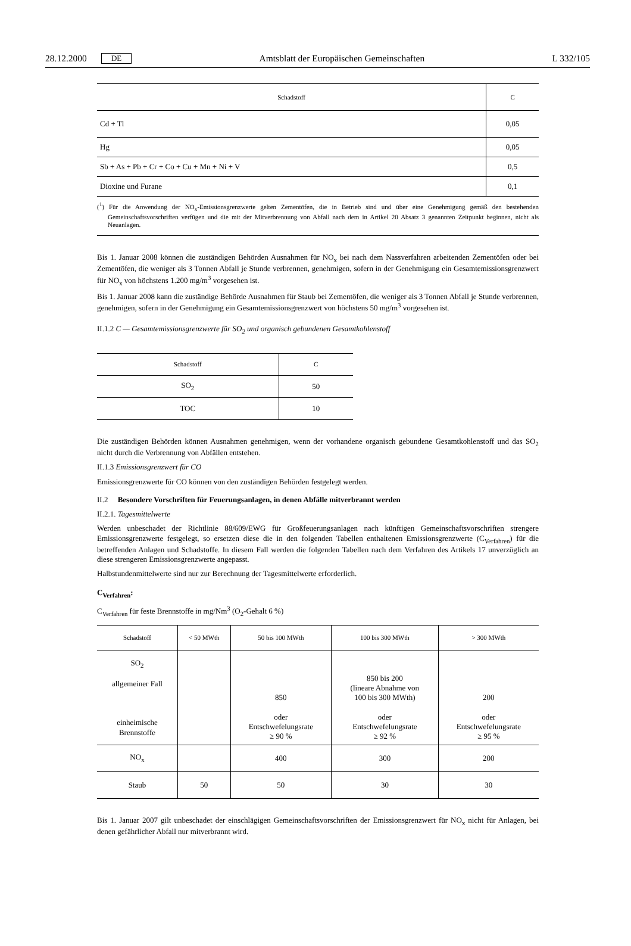28.12.2000 DE Amtsblatt der Europäischen Gemeinschaften L 332/105
| Schadstoff | C |
| --- | --- |
| Cd + Tl | 0,05 |
| Hg | 0,05 |
| Sb + As + Pb + Cr + Co + Cu + Mn + Ni + V | 0,5 |
| Dioxine und Furane | 0,1 |
(<sup>1</sup>) Für die Anwendung der NO<sub>x</sub>-Emissionsgrenzwerte gelten Zementöfen, die in Betrieb sind und über eine Genehmigung gemäß den bestehenden Gemeinschaftsvorschriften verfügen und die mit der Mitverbrennung von Abfall nach dem in Artikel 20 Absatz 3 genannten Zeitpunkt beginnen, nicht als Neuanlagen.
Bis 1. Januar 2008 können die zuständigen Behörden Ausnahmen für NO<sub>x</sub> bei nach dem Nassverfahren arbeitenden Zementöfen oder bei Zementöfen, die weniger als 3 Tonnen Abfall je Stunde verbrennen, genehmigen, sofern in der Genehmigung ein Gesamtemissionsgrenzwert für NO<sub>x</sub> von höchstens 1.200 mg/m<sup>3</sup> vorgesehen ist.
Bis 1. Januar 2008 kann die zuständige Behörde Ausnahmen für Staub bei Zementöfen, die weniger als 3 Tonnen Abfall je Stunde verbrennen, genehmigen, sofern in der Genehmigung ein Gesamtemissionsgrenzwert von höchstens 50 mg/m<sup>3</sup> vorgesehen ist.
II.1.2 C — Gesamtemissionsgrenzwerte für SO<sub>2</sub> und organisch gebundenen Gesamtkohlenstoff
| Schadstoff | C |
| --- | --- |
| SO<sub>2</sub> | 50 |
| TOC | 10 |
Die zuständigen Behörden können Ausnahmen genehmigen, wenn der vorhandene organisch gebundene Gesamtkohlenstoff und das SO<sub>2</sub> nicht durch die Verbrennung von Abfällen entstehen.
II.1.3 Emissionsgrenzwert für CO
Emissionsgrenzwerte für CO können von den zuständigen Behörden festgelegt werden.
II.2 Besondere Vorschriften für Feuerungsanlagen, in denen Abfälle mitverbrannt werden
II.2.1. Tagesmittelwerte
Werden unbeschadet der Richtlinie 88/609/EWG für Großfeuerungsanlagen nach künftigen Gemeinschaftsvorschriften strengere Emissionsgrenzwerte festgelegt, so ersetzen diese die in den folgenden Tabellen enthaltenen Emissionsgrenzwerte (C<sub>Verfahren</sub>) für die betreffenden Anlagen und Schadstoffe. In diesem Fall werden die folgenden Tabellen nach dem Verfahren des Artikels 17 unverzüglich an diese strengeren Emissionsgrenzwerte angepasst.
Halbstundenmittelwerte sind nur zur Berechnung der Tagesmittelwerte erforderlich.
C<sub>Verfahren</sub>:
C<sub>Verfahren</sub> für feste Brennstoffe in mg/Nm<sup>3</sup> (O<sub>2</sub>-Gehalt 6 %)
| Schadstoff | < 50 MWth | 50 bis 100 MWth | 100 bis 300 MWth | > 300 MWth |
| --- | --- | --- | --- | --- |
| SO<sub>2</sub> allgemeiner Fall einheimische Brennstoffe | | 850 oder Entschwefelungsrate ≥ 90 % | 850 bis 200 (lineare Abnahme von 100 bis 300 MWth) oder Entschwefelungsrate ≥ 92 % | 200 oder Entschwefelungsrate ≥ 95 % |
| NO<sub>x</sub> | | 400 | 300 | 200 |
| Staub | 50 | 50 | 30 | 30 |
Bis 1. Januar 2007 gilt unbeschadet der einschlägigen Gemeinschaftsvorschriften der Emissionsgrenzwert für NO<sub>x</sub> nicht für Anlagen, bei denen gefährlicher Abfall nur mitverbrannt wird.